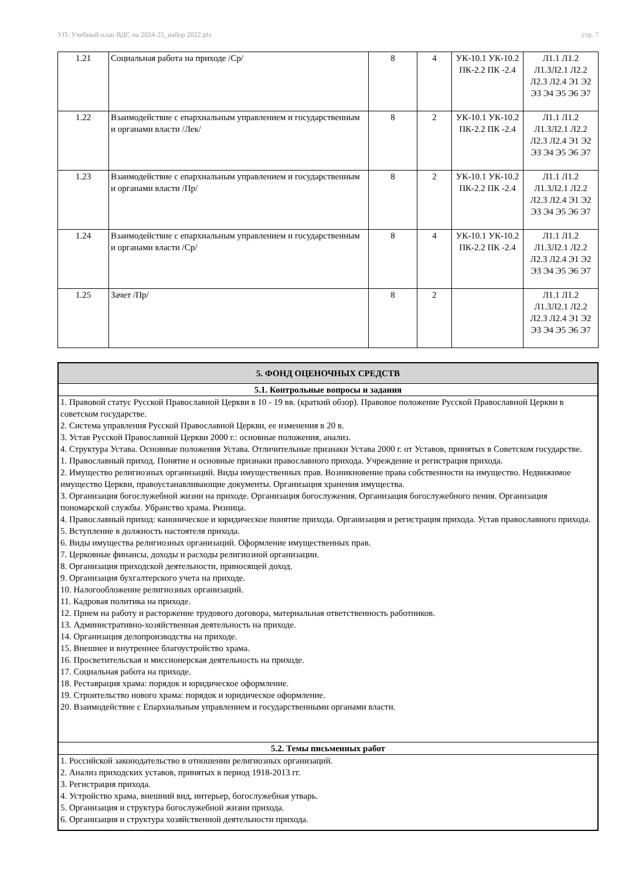УП: Учебный план ВДС на 2024-25_набор 2022.plx стр. 7
| 1.21 | Социальная работа на приходе /Ср/ | 8 | 4 | УК-10.1 УК-10.2 ПК-2.2 ПК -2.4 | Л1.1 Л1.2 Л1.3Л2.1 Л2.2 Л2.3 Л2.4 Э1 Э2 Э3 Э4 Э5 Э6 Э7 |
| 1.22 | Взаимодействие с епархиальным управлением и государственным и органами власти /Лек/ | 8 | 2 | УК-10.1 УК-10.2 ПК-2.2 ПК -2.4 | Л1.1 Л1.2 Л1.3Л2.1 Л2.2 Л2.3 Л2.4 Э1 Э2 Э3 Э4 Э5 Э6 Э7 |
| 1.23 | Взаимодействие с епархиальным управлением и государственным и органами власти /Пр/ | 8 | 2 | УК-10.1 УК-10.2 ПК-2.2 ПК -2.4 | Л1.1 Л1.2 Л1.3Л2.1 Л2.2 Л2.3 Л2.4 Э1 Э2 Э3 Э4 Э5 Э6 Э7 |
| 1.24 | Взаимодействие с епархиальным управлением и государственным и органами власти /Ср/ | 8 | 4 | УК-10.1 УК-10.2 ПК-2.2 ПК -2.4 | Л1.1 Л1.2 Л1.3Л2.1 Л2.2 Л2.3 Л2.4 Э1 Э2 Э3 Э4 Э5 Э6 Э7 |
| 1.25 | Зачет /Пр/ | 8 | 2 | | Л1.1 Л1.2 Л1.3Л2.1 Л2.2 Л2.3 Л2.4 Э1 Э2 Э3 Э4 Э5 Э6 Э7 |
| 5. ФОНД ОЦЕНОЧНЫХ СРЕДСТВ |
| 5.1. Контрольные вопросы и задания |
| 1. Правовой статус Русской Православной Церкви в 10 - 19 вв. (краткий обзор). Правовое положение Русской Православной Церкви в советском государстве. 2. Система управления Русской Православной Церкви, ее изменения в 20 в. 3. Устав Русской Православной Церкви 2000 г.: основные положения, анализ. 4. Структура Устава. Основные положения Устава. Отличительные признаки Устава 2000 г. от Уставов, принятых в Советском государстве. 1. Православный приход. Понятие и основные признаки православного прихода. Учреждение и регистрация прихода. 2. Имущество религиозных организаций. Виды имущественных прав. Возникновение права собственности на имущество. Недвижимое имущество Церкви, правоустанавливающие документы. Организация хранения имущества. 3. Организация богослужебной жизни на приходе. Организация богослужения. Организация богослужебного пения. Организация пономарской службы. Убранство храма. Ризница. 4. Православный приход: каноническое и юридическое понятие прихода. Организация и регистрация прихода. Устав православного прихода. 5. Вступление в должность настоятеля прихода. 6. Виды имущества религиозных организаций. Оформление имущественных прав. 7. Церковные финансы, доходы и расходы религиозной организации. 8. Организация приходской деятельности, приносящей доход. 9. Организация бухгалтерского учета на приходе. 10. Налогообложение религиозных организаций. 11. Кадровая политика на приходе. 12. Прием на работу и расторжение трудового договора, материальная ответственность работников. 13. Административно-хозяйственная деятельность на приходе. 14. Организация делопроизводства на приходе. 15. Внешнее и внутреннее благоустройство храма. 16. Просветительская и миссионерская деятельность на приходе. 17. Социальная работа на приходе. 18. Реставрация храма: порядок и юридическое оформление. 19. Строительство нового храма: порядок и юридическое оформление. 20. Взаимодействие с Епархиальным управлением и государственными органами власти. |
| 5.2. Темы письменных работ |
| 1. Российской законодательство в отношении религиозных организаций. 2. Анализ приходских уставов, принятых в период 1918-2013 гг. 3. Регистрация прихода. 4. Устройство храма, внешний вид, интерьер, богослужебная утварь. 5. Организация и структура богослужебной жизни прихода. 6. Организация и структура хозяйственной деятельности прихода. |